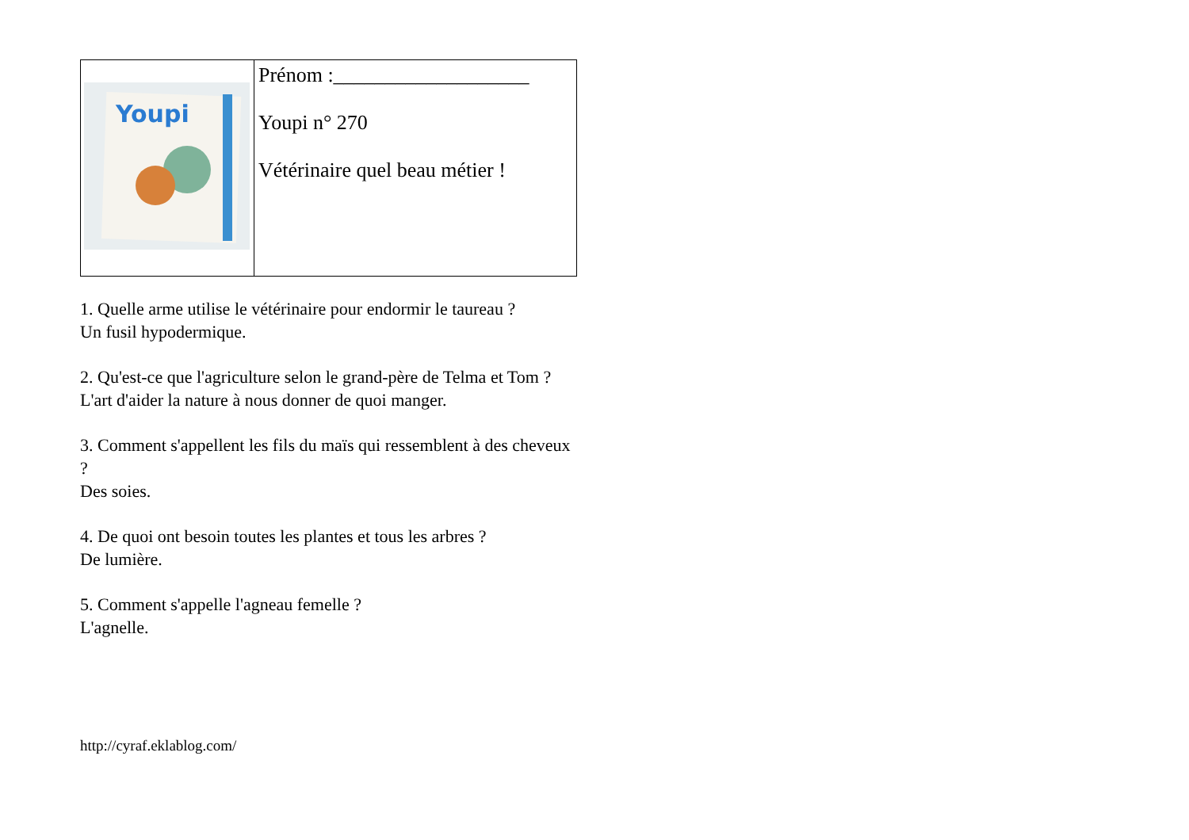| Youpi | Prénom :___________________ Youpi n° 270 Vétérinaire quel beau métier ! |
1. Quelle arme utilise le vétérinaire pour endormir le taureau ?
Un fusil hypodermique.
2. Qu'est-ce que l'agriculture selon le grand-père de Telma et Tom ?
L'art d'aider la nature à nous donner de quoi manger.
3. Comment s'appellent les fils du maïs qui ressemblent à des cheveux ?
Des soies.
4. De quoi ont besoin toutes les plantes et tous les arbres ?
De lumière.
5. Comment s'appelle l'agneau femelle ?
L'agnelle.
http://cyraf.eklablog.com/